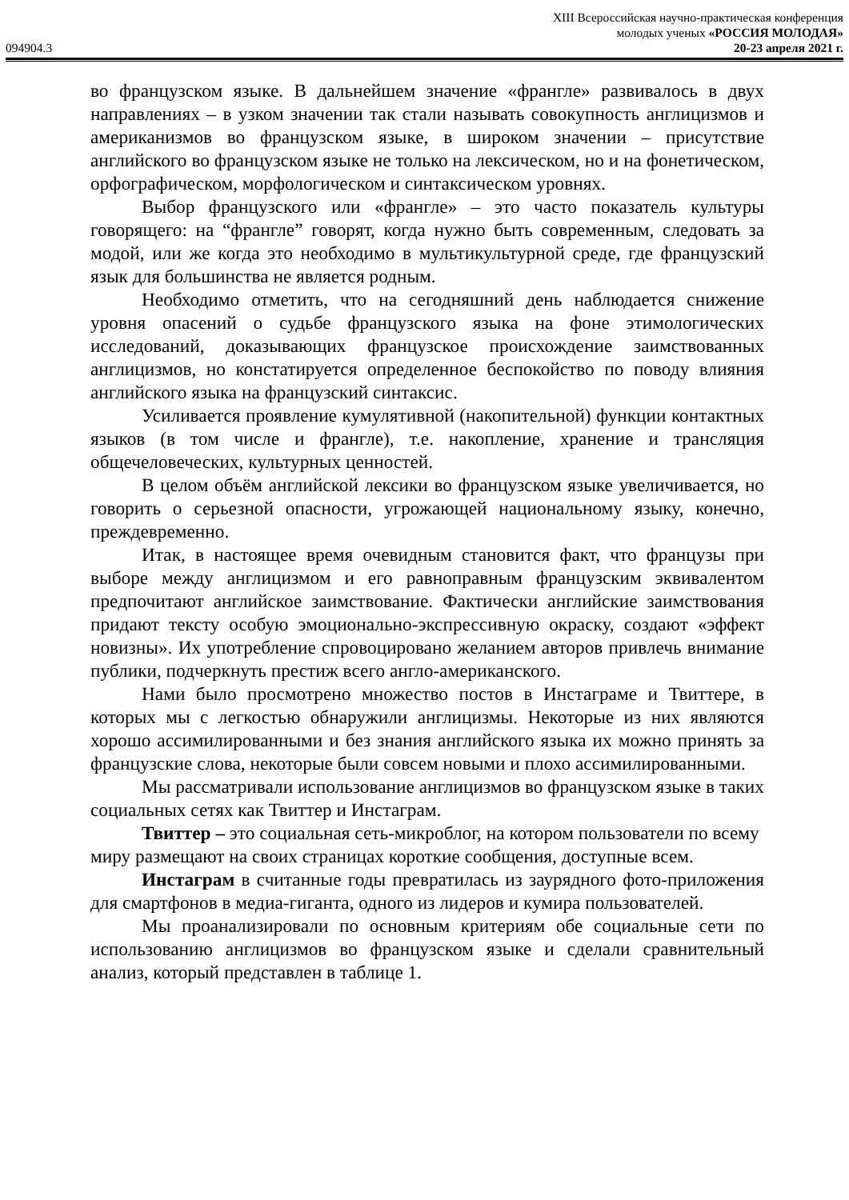XIII Всероссийская научно-практическая конференция
молодых ученых «РОССИЯ МОЛОДАЯ»
094904.3 20-23 апреля 2021 г.
во французском языке. В дальнейшем значение «франгле» развивалось в двух направлениях – в узком значении так стали называть совокупность англицизмов и американизмов во французском языке, в широком значении – присутствие английского во французском языке не только на лексическом, но и на фонетическом, орфографическом, морфологическом и синтаксическом уровнях.
Выбор французского или «франгле» – это часто показатель культуры говорящего: на “франгле” говорят, когда нужно быть современным, следовать за модой, или же когда это необходимо в мультикультурной среде, где французский язык для большинства не является родным.
Необходимо отметить, что на сегодняшний день наблюдается снижение уровня опасений о судьбе французского языка на фоне этимологических исследований, доказывающих французское происхождение заимствованных англицизмов, но констатируется определенное беспокойство по поводу влияния английского языка на французский синтаксис.
Усиливается проявление кумулятивной (накопительной) функции контактных языков (в том числе и франгле), т.е. накопление, хранение и трансляция общечеловеческих, культурных ценностей.
В целом объём английской лексики во французском языке увеличивается, но говорить о серьезной опасности, угрожающей национальному языку, конечно, преждевременно.
Итак, в настоящее время очевидным становится факт, что французы при выборе между англицизмом и его равноправным французским эквивалентом предпочитают английское заимствование. Фактически английские заимствования придают тексту особую эмоционально-экспрессивную окраску, создают «эффект новизны». Их употребление спровоцировано желанием авторов привлечь внимание публики, подчеркнуть престиж всего англо-американского.
Нами было просмотрено множество постов в Инстаграме и Твиттере, в которых мы с легкостью обнаружили англицизмы. Некоторые из них являются хорошо ассимилированными и без знания английского языка их можно принять за французские слова, некоторые были совсем новыми и плохо ассимилированными.
Мы рассматривали использование англицизмов во французском языке в таких социальных сетях как Твиттер и Инстаграм.
Твиттер – это социальная сеть-микроблог, на котором пользователи по всему миру размещают на своих страницах короткие сообщения, доступные всем.
Инстаграм в считанные годы превратилась из заурядного фото-приложения для смартфонов в медиа-гиганта, одного из лидеров и кумира пользователей.
Мы проанализировали по основным критериям обе социальные сети по использованию англицизмов во французском языке и сделали сравнительный анализ, который представлен в таблице 1.